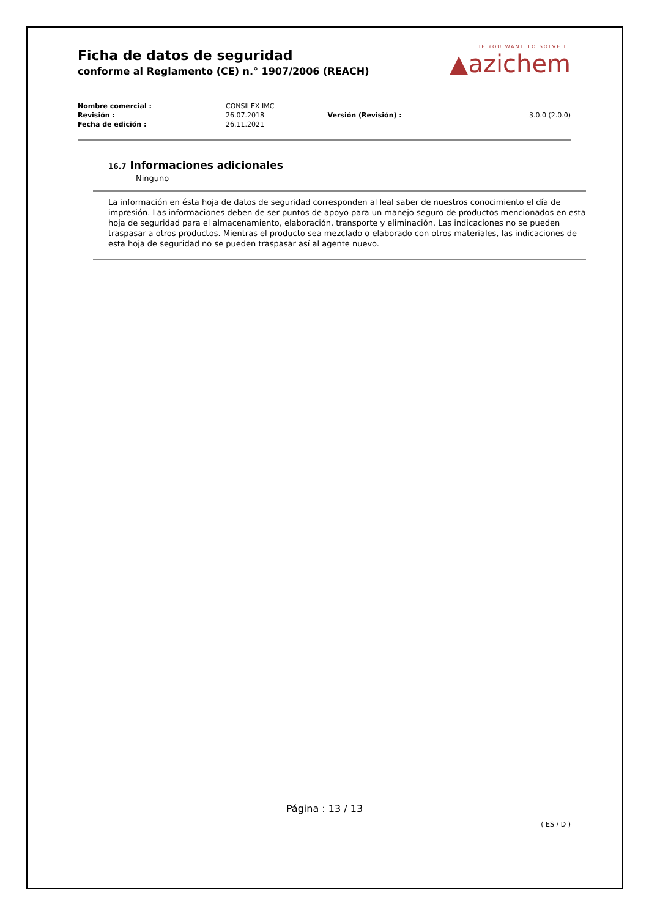Ficha de datos de seguridad
conforme al Reglamento (CE) n.° 1907/2006 (REACH)
IF YOU WANT TO SOLVE IT
▲azichem
| Nombre comercial : | CONSILEX IMC | | |
| Revisión : | 26.07.2018 | Versión (Revisión) : | 3.0.0 (2.0.0) |
| Fecha de edición : | 26.11.2021 | | |
16.7 Informaciones adicionales
Ninguno
La información en ésta hoja de datos de seguridad corresponden al leal saber de nuestros conocimiento el día de impresión. Las informaciones deben de ser puntos de apoyo para un manejo seguro de productos mencionados en esta hoja de seguridad para el almacenamiento, elaboración, transporte y eliminación. Las indicaciones no se pueden traspasar a otros productos. Mientras el producto sea mezclado o elaborado con otros materiales, las indicaciones de esta hoja de seguridad no se pueden traspasar así al agente nuevo.
Página : 13 / 13
( ES / D )